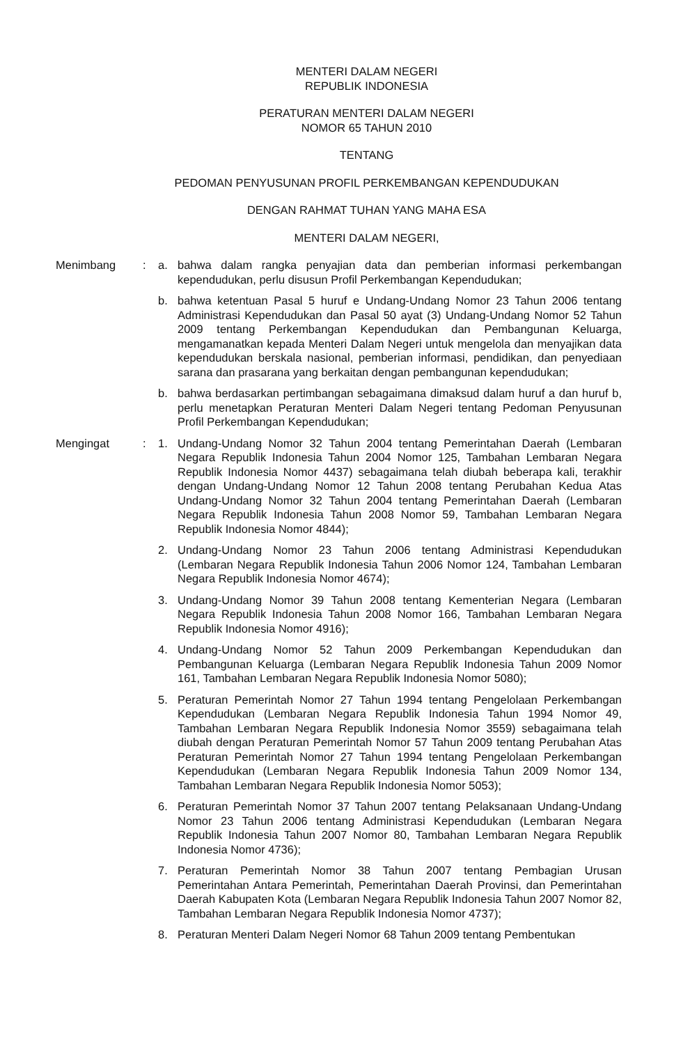MENTERI DALAM NEGERI
REPUBLIK INDONESIA
PERATURAN MENTERI DALAM NEGERI
NOMOR 65 TAHUN 2010
TENTANG
PEDOMAN PENYUSUNAN PROFIL PERKEMBANGAN KEPENDUDUKAN
DENGAN RAHMAT TUHAN YANG MAHA ESA
MENTERI DALAM NEGERI,
Menimbang : a. bahwa dalam rangka penyajian data dan pemberian informasi perkembangan kependudukan, perlu disusun Profil Perkembangan Kependudukan;
b. bahwa ketentuan Pasal 5 huruf e Undang-Undang Nomor 23 Tahun 2006 tentang Administrasi Kependudukan dan Pasal 50 ayat (3) Undang-Undang Nomor 52 Tahun 2009 tentang Perkembangan Kependudukan dan Pembangunan Keluarga, mengamanatkan kepada Menteri Dalam Negeri untuk mengelola dan menyajikan data kependudukan berskala nasional, pemberian informasi, pendidikan, dan penyediaan sarana dan prasarana yang berkaitan dengan pembangunan kependudukan;
b. bahwa berdasarkan pertimbangan sebagaimana dimaksud dalam huruf a dan huruf b, perlu menetapkan Peraturan Menteri Dalam Negeri tentang Pedoman Penyusunan Profil Perkembangan Kependudukan;
Mengingat : 1. Undang-Undang Nomor 32 Tahun 2004 tentang Pemerintahan Daerah (Lembaran Negara Republik Indonesia Tahun 2004 Nomor 125, Tambahan Lembaran Negara Republik Indonesia Nomor 4437) sebagaimana telah diubah beberapa kali, terakhir dengan Undang-Undang Nomor 12 Tahun 2008 tentang Perubahan Kedua Atas Undang-Undang Nomor 32 Tahun 2004 tentang Pemerintahan Daerah (Lembaran Negara Republik Indonesia Tahun 2008 Nomor 59, Tambahan Lembaran Negara Republik Indonesia Nomor 4844);
2. Undang-Undang Nomor 23 Tahun 2006 tentang Administrasi Kependudukan (Lembaran Negara Republik Indonesia Tahun 2006 Nomor 124, Tambahan Lembaran Negara Republik Indonesia Nomor 4674);
3. Undang-Undang Nomor 39 Tahun 2008 tentang Kementerian Negara (Lembaran Negara Republik Indonesia Tahun 2008 Nomor 166, Tambahan Lembaran Negara Republik Indonesia Nomor 4916);
4. Undang-Undang Nomor 52 Tahun 2009 Perkembangan Kependudukan dan Pembangunan Keluarga (Lembaran Negara Republik Indonesia Tahun 2009 Nomor 161, Tambahan Lembaran Negara Republik Indonesia Nomor 5080);
5. Peraturan Pemerintah Nomor 27 Tahun 1994 tentang Pengelolaan Perkembangan Kependudukan (Lembaran Negara Republik Indonesia Tahun 1994 Nomor 49, Tambahan Lembaran Negara Republik Indonesia Nomor 3559) sebagaimana telah diubah dengan Peraturan Pemerintah Nomor 57 Tahun 2009 tentang Perubahan Atas Peraturan Pemerintah Nomor 27 Tahun 1994 tentang Pengelolaan Perkembangan Kependudukan (Lembaran Negara Republik Indonesia Tahun 2009 Nomor 134, Tambahan Lembaran Negara Republik Indonesia Nomor 5053);
6. Peraturan Pemerintah Nomor 37 Tahun 2007 tentang Pelaksanaan Undang-Undang Nomor 23 Tahun 2006 tentang Administrasi Kependudukan (Lembaran Negara Republik Indonesia Tahun 2007 Nomor 80, Tambahan Lembaran Negara Republik Indonesia Nomor 4736);
7. Peraturan Pemerintah Nomor 38 Tahun 2007 tentang Pembagian Urusan Pemerintahan Antara Pemerintah, Pemerintahan Daerah Provinsi, dan Pemerintahan Daerah Kabupaten Kota (Lembaran Negara Republik Indonesia Tahun 2007 Nomor 82, Tambahan Lembaran Negara Republik Indonesia Nomor 4737);
8. Peraturan Menteri Dalam Negeri Nomor 68 Tahun 2009 tentang Pembentukan